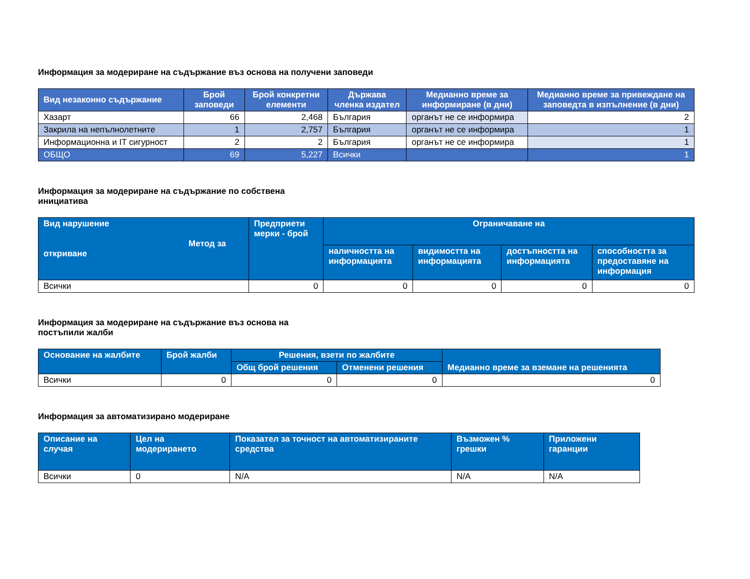Информация за модериране на съдържание въз основа на получени заповеди
| Вид незаконно съдържание | Брой заповеди | Брой конкретни елементи | Държава членка издател | Медианно време за информиране (в дни) | Медианно време за привеждане на заповедта в изпълнение (в дни) |
| --- | --- | --- | --- | --- | --- |
| Хазарт | 66 | 2,468 | България | органът не се информира | 2 |
| Закрила на непълнолетните | 1 | 2,757 | България | органът не се информира | 1 |
| Информационна и IT сигурност | 2 | 2 | България | органът не се информира | 1 |
| ОБЩО | 69 | 5,227 | Всички | | 1 |
Информация за модериране на съдържание по собствена инициатива
| Вид нарушение Метод за откриване | Предприети мерки - брой | Ограничаване на | | | |
| --- | --- | --- | --- | --- | --- |
| | | наличността на информацията | видимостта на информацията | достъпността на информацията | способността за предоставяне на информация |
| Всички | 0 | 0 | 0 | 0 | 0 |
Информация за модериране на съдържание въз основа на постъпили жалби
| Основание на жалбите | Брой жалби | Решения, взети по жалбите | | Медианно време за вземане на решенията |
| --- | --- | --- | --- | --- |
| | | Общ брой решения | Отменени решения | |
| Всички | 0 | 0 | 0 | 0 |
Информация за автоматизирано модериране
| Описание на случая | Цел на модерирането | Показател за точност на автоматизираните средства | Възможен % грешки | Приложени гаранции |
| --- | --- | --- | --- | --- |
| Всички | 0 | N/A | N/A | N/A |